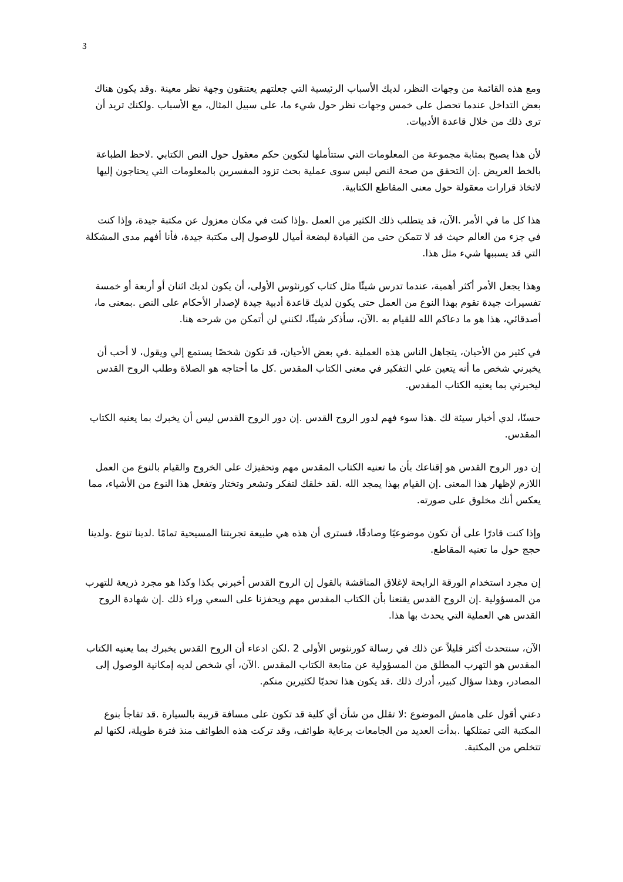3
ومع هذه القائمة من وجهات النظر، لديك الأسباب الرئيسية التي جعلتهم يعتنقون وجهة نظر معينة .وقد يكون هناك بعض التداخل عندما تحصل على خمس وجهات نظر حول شيء ما، على سبيل المثال، مع الأسباب .ولكنك تريد أن ترى ذلك من خلال قاعدة الأدبيات.
لأن هذا يصبح بمثابة مجموعة من المعلومات التي ستتأملها لتكوين حكم معقول حول النص الكتابي .لاحظ الطباعة بالخط العريض .إن التحقق من صحة النص ليس سوى عملية بحث تزود المفسرين بالمعلومات التي يحتاجون إليها لاتخاذ قرارات معقولة حول معنى المقاطع الكتابية.
هذا كل ما في الأمر .الآن، قد يتطلب ذلك الكثير من العمل .وإذا كنت في مكان معزول عن مكتبة جيدة، وإذا كنت في جزء من العالم حيث قد لا تتمكن حتى من القيادة لبضعة أميال للوصول إلى مكتبة جيدة، فأنا أفهم مدى المشكلة التي قد يسببها شيء مثل هذا.
وهذا يجعل الأمر أكثر أهمية، عندما تدرس شيئًا مثل كتاب كورنثوس الأولى، أن يكون لديك اثنان أو أربعة أو خمسة تفسيرات جيدة تقوم بهذا النوع من العمل حتى يكون لديك قاعدة أدبية جيدة لإصدار الأحكام على النص .بمعنى ما، أصدقائي، هذا هو ما دعاكم الله للقيام به .الآن، سأذكر شيئًا، لكنني لن أتمكن من شرحه هنا.
في كثير من الأحيان، يتجاهل الناس هذه العملية .في بعض الأحيان، قد تكون شخصًا يستمع إلي ويقول، لا أحب أن يخبرني شخص ما أنه يتعين علي التفكير في معنى الكتاب المقدس .كل ما أحتاجه هو الصلاة وطلب الروح القدس ليخبرني بما يعنيه الكتاب المقدس.
حسنًا، لدي أخبار سيئة لك .هذا سوء فهم لدور الروح القدس .إن دور الروح القدس ليس أن يخبرك بما يعنيه الكتاب المقدس.
إن دور الروح القدس هو إقناعك بأن ما تعنيه الكتاب المقدس مهم وتحفيزك على الخروج والقيام بالنوع من العمل اللازم لإظهار هذا المعنى .إن القيام بهذا يمجد الله .لقد خلقك لتفكر وتشعر وتختار وتفعل هذا النوع من الأشياء، مما يعكس أنك مخلوق على صورته.
وإذا كنت قادرًا على أن تكون موضوعيًا وصادقًا، فسترى أن هذه هي طبيعة تجربتنا المسيحية تمامًا .لدينا تنوع .ولدينا حجج حول ما تعنيه المقاطع.
إن مجرد استخدام الورقة الرابحة لإغلاق المناقشة بالقول إن الروح القدس أخبرني بكذا وكذا هو مجرد ذريعة للتهرب من المسؤولية .إن الروح القدس يقنعنا بأن الكتاب المقدس مهم ويحفزنا على السعي وراء ذلك .إن شهادة الروح القدس هي العملية التي يحدث بها هذا.
الآن، سنتحدث أكثر قليلاً عن ذلك في رسالة كورنثوس الأولى 2 .لكن ادعاء أن الروح القدس يخبرك بما يعنيه الكتاب المقدس هو التهرب المطلق من المسؤولية عن متابعة الكتاب المقدس .الآن، أي شخص لديه إمكانية الوصول إلى المصادر، وهذا سؤال كبير، أدرك ذلك .قد يكون هذا تحديًا لكثيرين منكم.
دعني أقول على هامش الموضوع :لا تقلل من شأن أي كلية قد تكون على مسافة قريبة بالسيارة .قد تفاجأ بنوع المكتبة التي تمتلكها .بدأت العديد من الجامعات برعاية طوائف، وقد تركت هذه الطوائف منذ فترة طويلة، لكنها لم تتخلص من المكتبة.